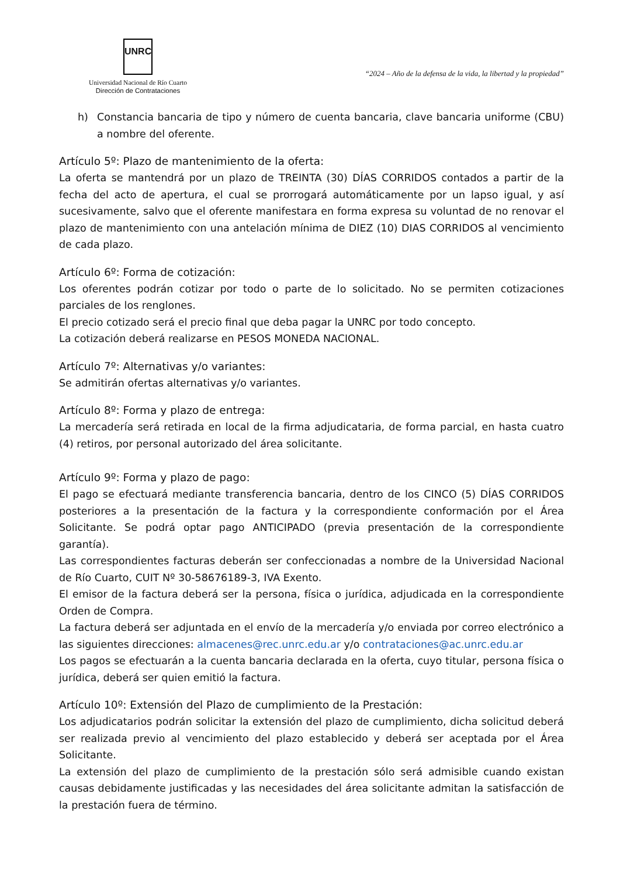UNRC
Universidad Nacional de Río Cuarto
Dirección de Contrataciones
“2024 – Año de la defensa de la vida, la libertad y la propiedad”
h) Constancia bancaria de tipo y número de cuenta bancaria, clave bancaria uniforme (CBU) a nombre del oferente.
Artículo 5º: Plazo de mantenimiento de la oferta:
La oferta se mantendrá por un plazo de TREINTA (30) DÍAS CORRIDOS contados a partir de la fecha del acto de apertura, el cual se prorrogará automáticamente por un lapso igual, y así sucesivamente, salvo que el oferente manifestara en forma expresa su voluntad de no renovar el plazo de mantenimiento con una antelación mínima de DIEZ (10) DIAS CORRIDOS al vencimiento de cada plazo.
Artículo 6º: Forma de cotización:
Los oferentes podrán cotizar por todo o parte de lo solicitado. No se permiten cotizaciones parciales de los renglones.
El precio cotizado será el precio final que deba pagar la UNRC por todo concepto.
La cotización deberá realizarse en PESOS MONEDA NACIONAL.
Artículo 7º: Alternativas y/o variantes:
Se admitirán ofertas alternativas y/o variantes.
Artículo 8º: Forma y plazo de entrega:
La mercadería será retirada en local de la firma adjudicataria, de forma parcial, en hasta cuatro (4) retiros, por personal autorizado del área solicitante.
Artículo 9º: Forma y plazo de pago:
El pago se efectuará mediante transferencia bancaria, dentro de los CINCO (5) DÍAS CORRIDOS posteriores a la presentación de la factura y la correspondiente conformación por el Área Solicitante. Se podrá optar pago ANTICIPADO (previa presentación de la correspondiente garantía).
Las correspondientes facturas deberán ser confeccionadas a nombre de la Universidad Nacional de Río Cuarto, CUIT Nº 30-58676189-3, IVA Exento.
El emisor de la factura deberá ser la persona, física o jurídica, adjudicada en la correspondiente Orden de Compra.
La factura deberá ser adjuntada en el envío de la mercadería y/o enviada por correo electrónico a las siguientes direcciones: almacenes@rec.unrc.edu.ar y/o contrataciones@ac.unrc.edu.ar
Los pagos se efectuarán a la cuenta bancaria declarada en la oferta, cuyo titular, persona física o jurídica, deberá ser quien emitió la factura.
Artículo 10º: Extensión del Plazo de cumplimiento de la Prestación:
Los adjudicatarios podrán solicitar la extensión del plazo de cumplimiento, dicha solicitud deberá ser realizada previo al vencimiento del plazo establecido y deberá ser aceptada por el Área Solicitante.
La extensión del plazo de cumplimiento de la prestación sólo será admisible cuando existan causas debidamente justificadas y las necesidades del área solicitante admitan la satisfacción de la prestación fuera de término.